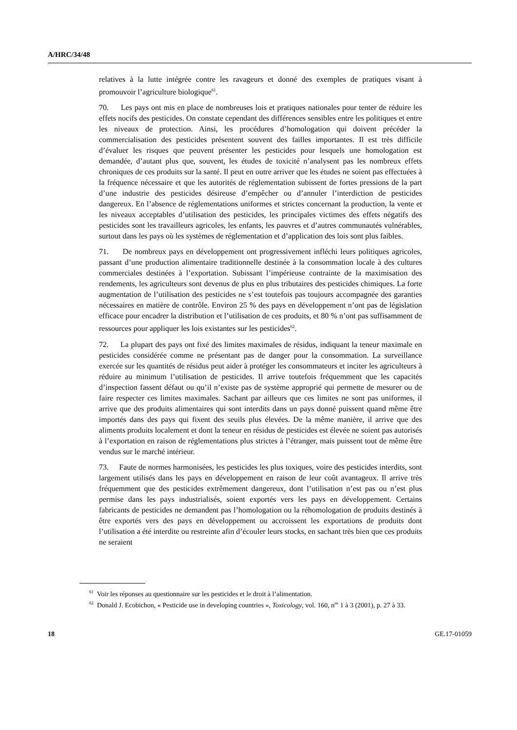A/HRC/34/48
relatives à la lutte intégrée contre les ravageurs et donné des exemples de pratiques visant à promouvoir l’agriculture biologique<sup>61</sup>.
70. Les pays ont mis en place de nombreuses lois et pratiques nationales pour tenter de réduire les effets nocifs des pesticides. On constate cependant des différences sensibles entre les politiques et entre les niveaux de protection. Ainsi, les procédures d’homologation qui doivent précéder la commercialisation des pesticides présentent souvent des failles importantes. Il est très difficile d’évaluer les risques que peuvent présenter les pesticides pour lesquels une homologation est demandée, d’autant plus que, souvent, les études de toxicité n’analysent pas les nombreux effets chroniques de ces produits sur la santé. Il peut en outre arriver que les études ne soient pas effectuées à la fréquence nécessaire et que les autorités de réglementation subissent de fortes pressions de la part d’une industrie des pesticides désireuse d’empêcher ou d’annuler l’interdiction de pesticides dangereux. En l’absence de réglementations uniformes et strictes concernant la production, la vente et les niveaux acceptables d’utilisation des pesticides, les principales victimes des effets négatifs des pesticides sont les travailleurs agricoles, les enfants, les pauvres et d’autres communautés vulnérables, surtout dans les pays où les systèmes de réglementation et d’application des lois sont plus faibles.
71. De nombreux pays en développement ont progressivement infléchi leurs politiques agricoles, passant d’une production alimentaire traditionnelle destinée à la consommation locale à des cultures commerciales destinées à l’exportation. Subissant l’impérieuse contrainte de la maximisation des rendements, les agriculteurs sont devenus de plus en plus tributaires des pesticides chimiques. La forte augmentation de l’utilisation des pesticides ne s’est toutefois pas toujours accompagnée des garanties nécessaires en matière de contrôle. Environ 25 % des pays en développement n’ont pas de législation efficace pour encadrer la distribution et l’utilisation de ces produits, et 80 % n’ont pas suffisamment de ressources pour appliquer les lois existantes sur les pesticides<sup>62</sup>.
72. La plupart des pays ont fixé des limites maximales de résidus, indiquant la teneur maximale en pesticides considérée comme ne présentant pas de danger pour la consommation. La surveillance exercée sur les quantités de résidus peut aider à protéger les consommateurs et inciter les agriculteurs à réduire au minimum l’utilisation de pesticides. Il arrive toutefois fréquemment que les capacités d’inspection fassent défaut ou qu’il n’existe pas de système approprié qui permette de mesurer ou de faire respecter ces limites maximales. Sachant par ailleurs que ces limites ne sont pas uniformes, il arrive que des produits alimentaires qui sont interdits dans un pays donné puissent quand même être importés dans des pays qui fixent des seuils plus élevées. De la même manière, il arrive que des aliments produits localement et dont la teneur en résidus de pesticides est élevée ne soient pas autorisés à l’exportation en raison de réglementations plus strictes à l’étranger, mais puissent tout de même être vendus sur le marché intérieur.
73. Faute de normes harmonisées, les pesticides les plus toxiques, voire des pesticides interdits, sont largement utilisés dans les pays en développement en raison de leur coût avantageux. Il arrive très fréquemment que des pesticides extrêmement dangereux, dont l’utilisation n’est pas ou n’est plus permise dans les pays industrialisés, soient exportés vers les pays en développement. Certains fabricants de pesticides ne demandent pas l’homologation ou la réhomologation de produits destinés à être exportés vers des pays en développement ou accroissent les exportations de produits dont l’utilisation a été interdite ou restreinte afin d’écouler leurs stocks, en sachant très bien que ces produits ne seraient
<sup>61</sup> Voir les réponses au questionnaire sur les pesticides et le droit à l’alimentation.
<sup>62</sup> Donald J. Ecobichon, « Pesticide use in developing countries », Toxicology, vol. 160, n<sup>os</sup> 1 à 3 (2001), p. 27 à 33.
18 GE.17-01059